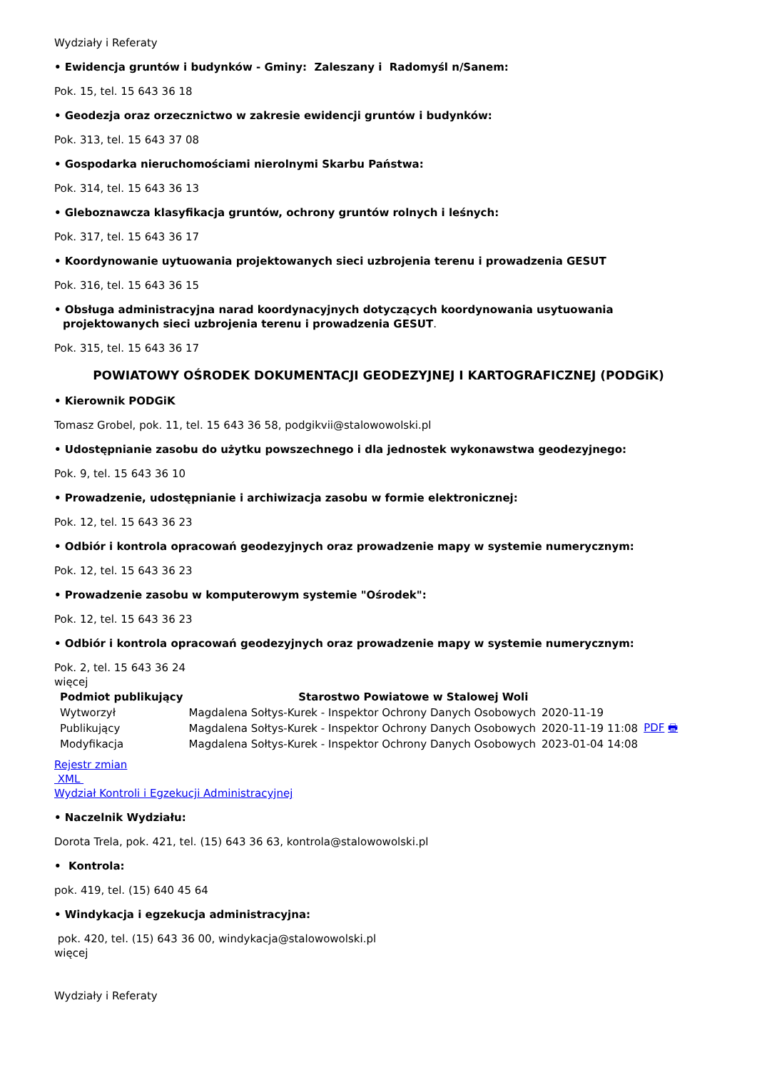Wydziały i Referaty
• Ewidencja gruntów i budynków - Gminy: Zaleszany i Radomyśl n/Sanem:
Pok. 15, tel. 15 643 36 18
• Geodezja oraz orzecznictwo w zakresie ewidencji gruntów i budynków:
Pok. 313, tel. 15 643 37 08
• Gospodarka nieruchomościami nierolnymi Skarbu Państwa:
Pok. 314, tel. 15 643 36 13
• Gleboznawcza klasyfikacja gruntów, ochrony gruntów rolnych i leśnych:
Pok. 317, tel. 15 643 36 17
• Koordynowanie uytuowania projektowanych sieci uzbrojenia terenu i prowadzenia GESUT
Pok. 316, tel. 15 643 36 15
• Obsługa administracyjna narad koordynacyjnych dotyczących koordynowania usytuowania projektowanych sieci uzbrojenia terenu i prowadzenia GESUT.
Pok. 315, tel. 15 643 36 17
POWIATOWY OŚRODEK DOKUMENTACJI GEODEZYJNEJ I KARTOGRAFICZNEJ (PODGiK)
• Kierownik PODGiK
Tomasz Grobel, pok. 11, tel. 15 643 36 58, podgikvii@stalowowolski.pl
• Udostępnianie zasobu do użytku powszechnego i dla jednostek wykonawstwa geodezyjnego:
Pok. 9, tel. 15 643 36 10
• Prowadzenie, udostępnianie i archiwizacja zasobu w formie elektronicznej:
Pok. 12, tel. 15 643 36 23
• Odbiór i kontrola opracowań geodezyjnych oraz prowadzenie mapy w systemie numerycznym:
Pok. 12, tel. 15 643 36 23
• Prowadzenie zasobu w komputerowym systemie "Ośrodek":
Pok. 12, tel. 15 643 36 23
• Odbiór i kontrola opracowań geodezyjnych oraz prowadzenie mapy w systemie numerycznym:
Pok. 2, tel. 15 643 36 24
więcej
| Podmiot publikujący | Starostwo Powiatowe w Stalowej Woli | | |
| Wytworzył | Magdalena Sołtys-Kurek - Inspektor Ochrony Danych Osobowych | 2020-11-19 | PDF 🖶 |
| Publikujący | Magdalena Sołtys-Kurek - Inspektor Ochrony Danych Osobowych | 2020-11-19 11:08 | |
| Modyfikacja | Magdalena Sołtys-Kurek - Inspektor Ochrony Danych Osobowych | 2023-01-04 14:08 | |
Rejestr zmian
XML
Wydział Kontroli i Egzekucji Administracyjnej
• Naczelnik Wydziału:
Dorota Trela, pok. 421, tel. (15) 643 36 63, kontrola@stalowowolski.pl
• Kontrola:
pok. 419, tel. (15) 640 45 64
• Windykacja i egzekucja administracyjna:
pok. 420, tel. (15) 643 36 00, windykacja@stalowowolski.pl
więcej
Wydziały i Referaty